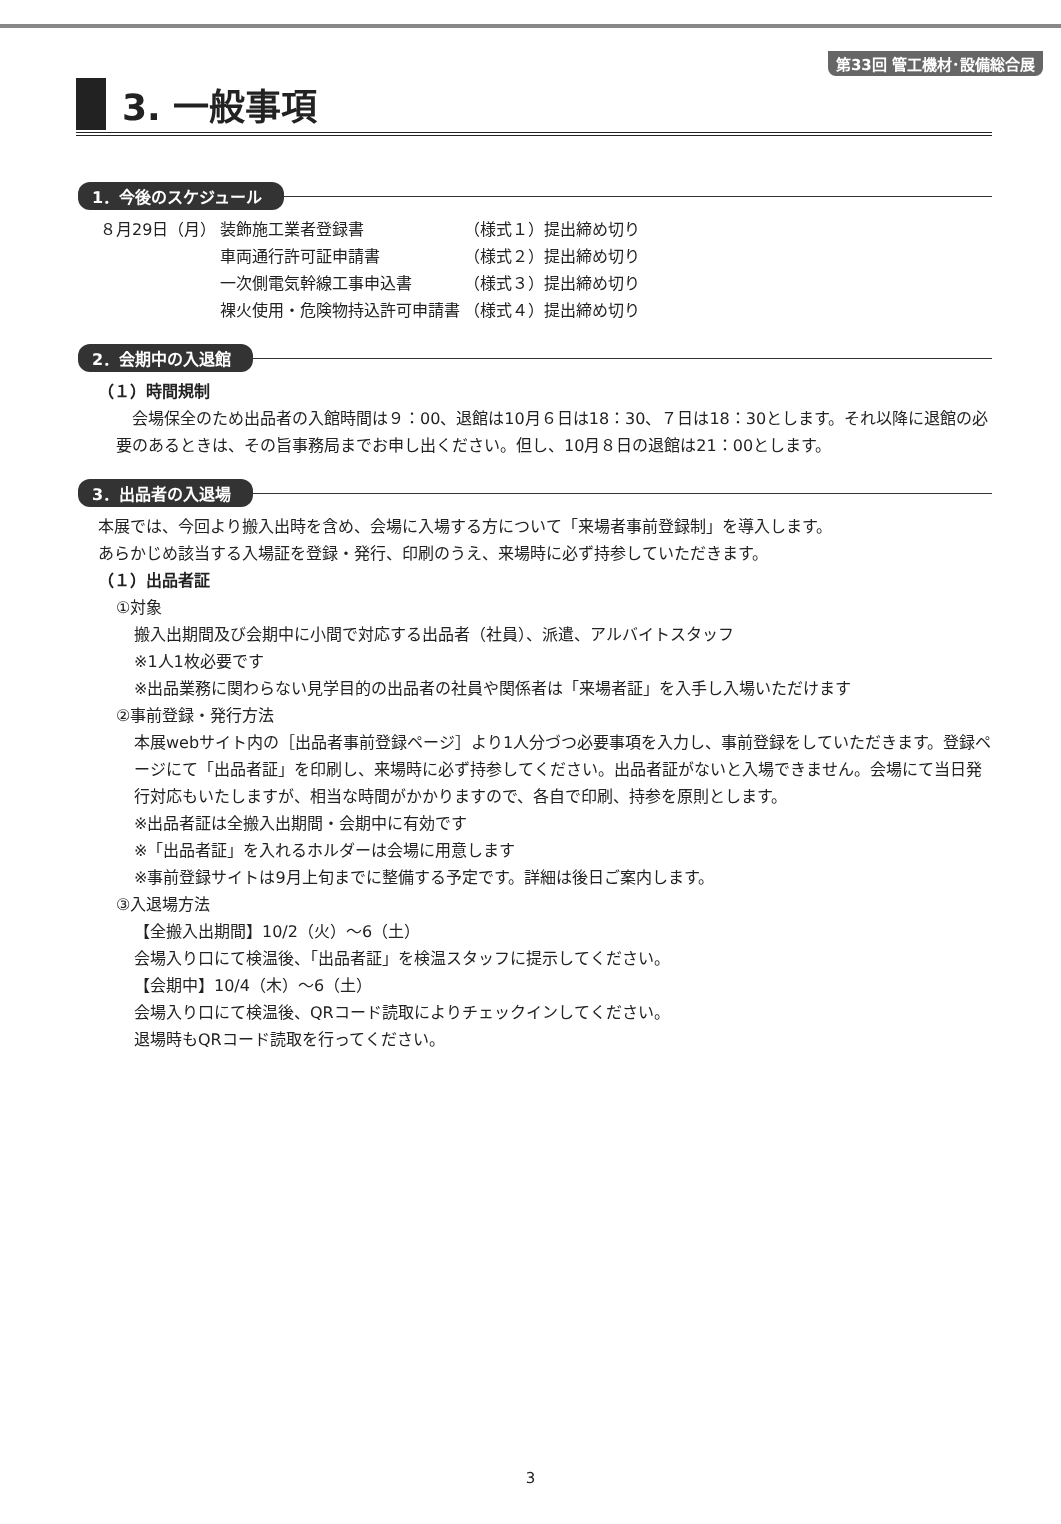第33回 管工機材･設備総合展
3. 一般事項
1．今後のスケジュール
| ８月29日（月） | 装飾施工業者登録書 | （様式１）提出締め切り |
| | 車両通行許可証申請書 | （様式２）提出締め切り |
| | 一次側電気幹線工事申込書 | （様式３）提出締め切り |
| | 裸火使用・危険物持込許可申請書 | （様式４）提出締め切り |
2．会期中の入退館
（１）時間規制
　会場保全のため出品者の入館時間は９：00、退館は10月６日は18：30、７日は18：30とします。それ以降に退館の必要のあるときは、その旨事務局までお申し出ください。但し、10月８日の退館は21：00とします。
3．出品者の入退場
本展では、今回より搬入出時を含め、会場に入場する方について「来場者事前登録制」を導入します。
あらかじめ該当する入場証を登録・発行、印刷のうえ、来場時に必ず持参していただきます。
（１）出品者証
①対象
搬入出期間及び会期中に小間で対応する出品者（社員）、派遣、アルバイトスタッフ
※1人1枚必要です
※出品業務に関わらない見学目的の出品者の社員や関係者は「来場者証」を入手し入場いただけます
②事前登録・発行方法
本展webサイト内の［出品者事前登録ページ］より1人分づつ必要事項を入力し、事前登録をしていただきます。登録ページにて「出品者証」を印刷し、来場時に必ず持参してください。出品者証がないと入場できません。会場にて当日発行対応もいたしますが、相当な時間がかかりますので、各自で印刷、持参を原則とします。
※出品者証は全搬入出期間・会期中に有効です
※「出品者証」を入れるホルダーは会場に用意します
※事前登録サイトは9月上旬までに整備する予定です。詳細は後日ご案内します。
③入退場方法
【全搬入出期間】10/2（火）〜6（土）
会場入り口にて検温後、「出品者証」を検温スタッフに提示してください。
【会期中】10/4（木）〜6（土）
会場入り口にて検温後、QRコード読取によりチェックインしてください。
退場時もQRコード読取を行ってください。
3